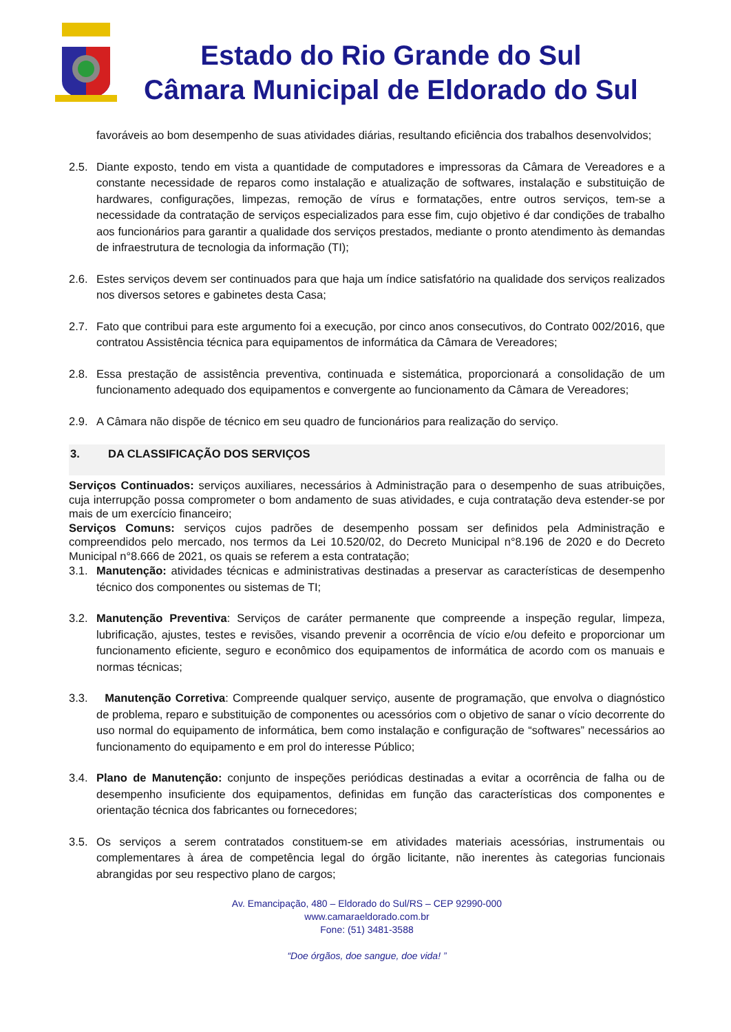Estado do Rio Grande do Sul
Câmara Municipal de Eldorado do Sul
favoráveis ao bom desempenho de suas atividades diárias, resultando eficiência dos trabalhos desenvolvidos;
2.5. Diante exposto, tendo em vista a quantidade de computadores e impressoras da Câmara de Vereadores e a constante necessidade de reparos como instalação e atualização de softwares, instalação e substituição de hardwares, configurações, limpezas, remoção de vírus e formatações, entre outros serviços, tem-se a necessidade da contratação de serviços especializados para esse fim, cujo objetivo é dar condições de trabalho aos funcionários para garantir a qualidade dos serviços prestados, mediante o pronto atendimento às demandas de infraestrutura de tecnologia da informação (TI);
2.6. Estes serviços devem ser continuados para que haja um índice satisfatório na qualidade dos serviços realizados nos diversos setores e gabinetes desta Casa;
2.7. Fato que contribui para este argumento foi a execução, por cinco anos consecutivos, do Contrato 002/2016, que contratou Assistência técnica para equipamentos de informática da Câmara de Vereadores;
2.8. Essa prestação de assistência preventiva, continuada e sistemática, proporcionará a consolidação de um funcionamento adequado dos equipamentos e convergente ao funcionamento da Câmara de Vereadores;
2.9. A Câmara não dispõe de técnico em seu quadro de funcionários para realização do serviço.
3. DA CLASSIFICAÇÃO DOS SERVIÇOS
Serviços Continuados: serviços auxiliares, necessários à Administração para o desempenho de suas atribuições, cuja interrupção possa comprometer o bom andamento de suas atividades, e cuja contratação deva estender-se por mais de um exercício financeiro;
Serviços Comuns: serviços cujos padrões de desempenho possam ser definidos pela Administração e compreendidos pelo mercado, nos termos da Lei 10.520/02, do Decreto Municipal n°8.196 de 2020 e do Decreto Municipal n°8.666 de 2021, os quais se referem a esta contratação;
3.1. Manutenção: atividades técnicas e administrativas destinadas a preservar as características de desempenho técnico dos componentes ou sistemas de TI;
3.2. Manutenção Preventiva: Serviços de caráter permanente que compreende a inspeção regular, limpeza, lubrificação, ajustes, testes e revisões, visando prevenir a ocorrência de vício e/ou defeito e proporcionar um funcionamento eficiente, seguro e econômico dos equipamentos de informática de acordo com os manuais e normas técnicas;
3.3. Manutenção Corretiva: Compreende qualquer serviço, ausente de programação, que envolva o diagnóstico de problema, reparo e substituição de componentes ou acessórios com o objetivo de sanar o vício decorrente do uso normal do equipamento de informática, bem como instalação e configuração de “softwares” necessários ao funcionamento do equipamento e em prol do interesse Público;
3.4. Plano de Manutenção: conjunto de inspeções periódicas destinadas a evitar a ocorrência de falha ou de desempenho insuficiente dos equipamentos, definidas em função das características dos componentes e orientação técnica dos fabricantes ou fornecedores;
3.5. Os serviços a serem contratados constituem-se em atividades materiais acessórias, instrumentais ou complementares à área de competência legal do órgão licitante, não inerentes às categorias funcionais abrangidas por seu respectivo plano de cargos;
Av. Emancipação, 480 – Eldorado do Sul/RS – CEP 92990-000
www.camaraeldorado.com.br
Fone: (51) 3481-3588
“Doe órgãos, doe sangue, doe vida! ”